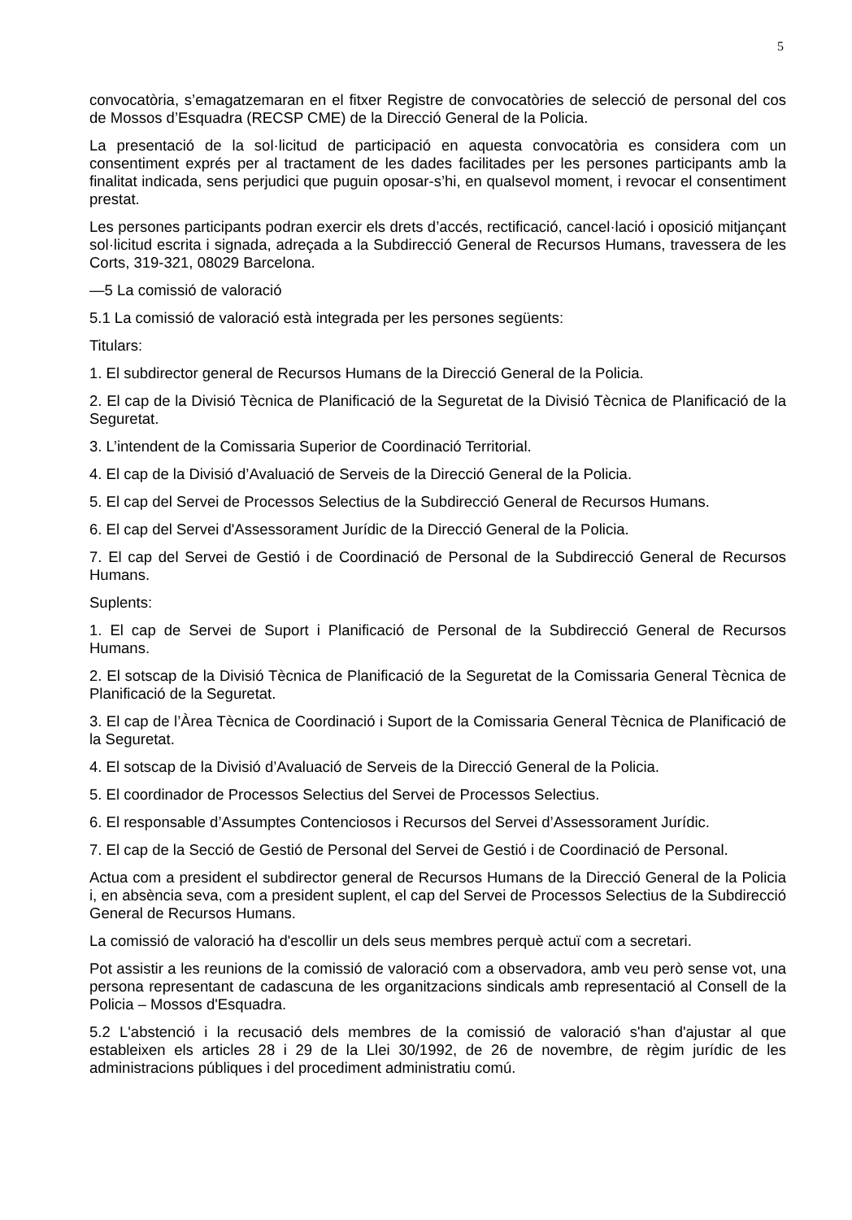5
convocatòria, s’emagatzemaran en el fitxer Registre de convocatòries de selecció de personal del cos de Mossos d’Esquadra (RECSP CME) de la Direcció General de la Policia.
La presentació de la sol·licitud de participació en aquesta convocatòria es considera com un consentiment exprés per al tractament de les dades facilitades per les persones participants amb la finalitat indicada, sens perjudici que puguin oposar-s’hi, en qualsevol moment, i revocar el consentiment prestat.
Les persones participants podran exercir els drets d’accés, rectificació, cancel·lació i oposició mitjançant sol·licitud escrita i signada, adreçada a la Subdirecció General de Recursos Humans, travessera de les Corts, 319-321, 08029 Barcelona.
—5 La comissió de valoració
5.1 La comissió de valoració està integrada per les persones següents:
Titulars:
1. El subdirector general de Recursos Humans de la Direcció General de la Policia.
2. El cap de la Divisió Tècnica de Planificació de la Seguretat de la Divisió Tècnica de Planificació de la Seguretat.
3. L’intendent de la Comissaria Superior de Coordinació Territorial.
4. El cap de la Divisió d’Avaluació de Serveis de la Direcció General de la Policia.
5. El cap del Servei de Processos Selectius de la Subdirecció General de Recursos Humans.
6. El cap del Servei d'Assessorament Jurídic de la Direcció General de la Policia.
7. El cap del Servei de Gestió i de Coordinació de Personal de la Subdirecció General de Recursos Humans.
Suplents:
1. El cap de Servei de Suport i Planificació de Personal de la Subdirecció General de Recursos Humans.
2. El sotscap de la Divisió Tècnica de Planificació de la Seguretat de la Comissaria General Tècnica de Planificació de la Seguretat.
3. El cap de l’Àrea Tècnica de Coordinació i Suport de la Comissaria General Tècnica de Planificació de la Seguretat.
4. El sotscap de la Divisió d’Avaluació de Serveis de la Direcció General de la Policia.
5. El coordinador de Processos Selectius del Servei de Processos Selectius.
6. El responsable d’Assumptes Contenciosos i Recursos del Servei d’Assessorament Jurídic.
7. El cap de la Secció de Gestió de Personal del Servei de Gestió i de Coordinació de Personal.
Actua com a president el subdirector general de Recursos Humans de la Direcció General de la Policia i, en absència seva, com a president suplent, el cap del Servei de Processos Selectius de la Subdirecció General de Recursos Humans.
La comissió de valoració ha d'escollir un dels seus membres perquè actuï com a secretari.
Pot assistir a les reunions de la comissió de valoració com a observadora, amb veu però sense vot, una persona representant de cadascuna de les organitzacions sindicals amb representació al Consell de la Policia – Mossos d'Esquadra.
5.2 L'abstenció i la recusació dels membres de la comissió de valoració s'han d'ajustar al que estableixen els articles 28 i 29 de la Llei 30/1992, de 26 de novembre, de règim jurídic de les administracions públiques i del procediment administratiu comú.